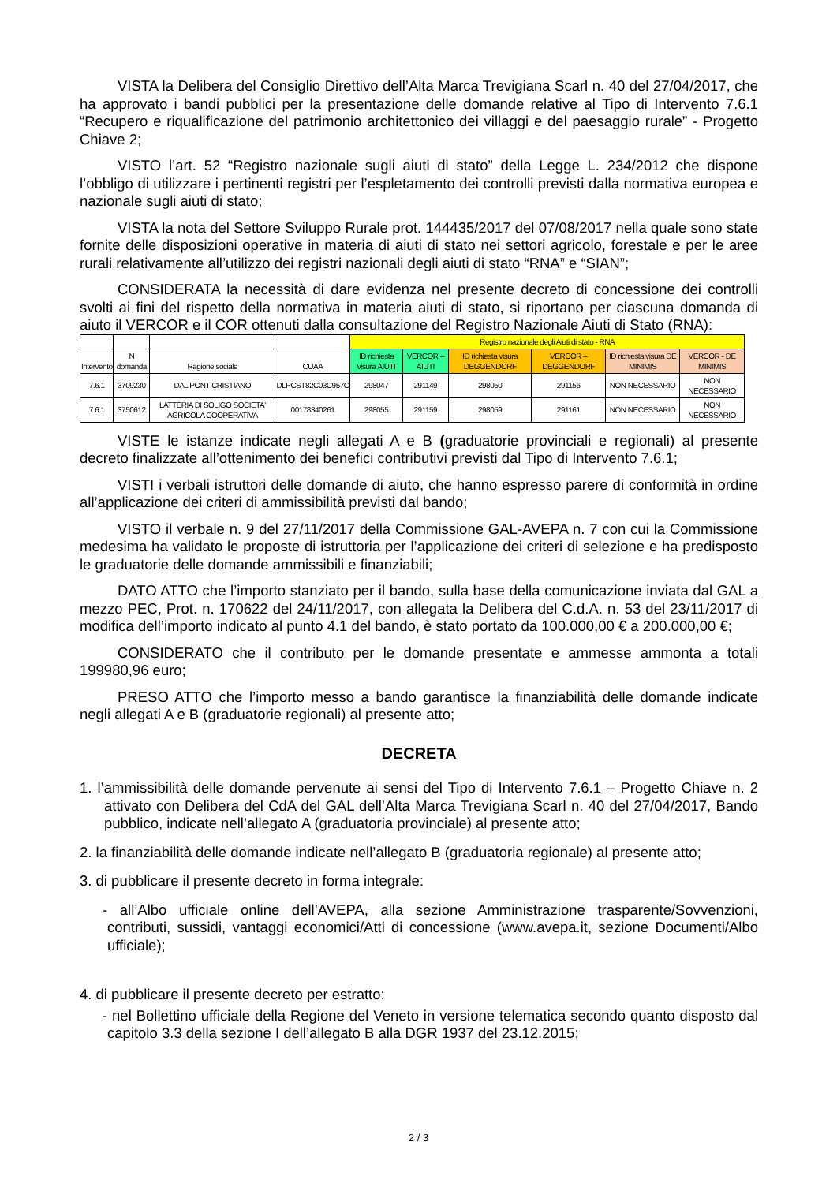VISTA la Delibera del Consiglio Direttivo dell’Alta Marca Trevigiana Scarl n. 40 del 27/04/2017, che ha approvato i bandi pubblici per la presentazione delle domande relative al Tipo di Intervento 7.6.1 “Recupero e riqualificazione del patrimonio architettonico dei villaggi e del paesaggio rurale” - Progetto Chiave 2;
VISTO l’art. 52 “Registro nazionale sugli aiuti di stato” della Legge L. 234/2012 che dispone l’obbligo di utilizzare i pertinenti registri per l’espletamento dei controlli previsti dalla normativa europea e nazionale sugli aiuti di stato;
VISTA la nota del Settore Sviluppo Rurale prot. 144435/2017 del 07/08/2017 nella quale sono state fornite delle disposizioni operative in materia di aiuti di stato nei settori agricolo, forestale e per le aree rurali relativamente all’utilizzo dei registri nazionali degli aiuti di stato “RNA” e “SIAN”;
CONSIDERATA la necessità di dare evidenza nel presente decreto di concessione dei controlli svolti ai fini del rispetto della normativa in materia aiuti di stato, si riportano per ciascuna domanda di aiuto il VERCOR e il COR ottenuti dalla consultazione del Registro Nazionale Aiuti di Stato (RNA):
| | | | | Registro nazionale degli Aiuti di stato - RNA | | | | | |
| Intervento | N domanda | Ragione sociale | CUAA | ID richiesta visura AIUTI | VERCOR – AIUTI | ID richiesta visura DEGGENDORF | VERCOR – DEGGENDORF | ID richiesta visura DE MINIMIS | VERCOR - DE MINIMIS |
| 7.6.1 | 3709230 | DAL PONT CRISTIANO | DLPCST82C03C957C | 298047 | 291149 | 298050 | 291156 | NON NECESSARIO | NON NECESSARIO |
| 7.6.1 | 3750612 | LATTERIA DI SOLIGO SOCIETA' AGRICOLA COOPERATIVA | 00178340261 | 298055 | 291159 | 298059 | 291161 | NON NECESSARIO | NON NECESSARIO |
VISTE le istanze indicate negli allegati A e B (graduatorie provinciali e regionali) al presente decreto finalizzate all’ottenimento dei benefici contributivi previsti dal Tipo di Intervento 7.6.1;
VISTI i verbali istruttori delle domande di aiuto, che hanno espresso parere di conformità in ordine all’applicazione dei criteri di ammissibilità previsti dal bando;
VISTO il verbale n. 9 del 27/11/2017 della Commissione GAL-AVEPA n. 7 con cui la Commissione medesima ha validato le proposte di istruttoria per l’applicazione dei criteri di selezione e ha predisposto le graduatorie delle domande ammissibili e finanziabili;
DATO ATTO che l’importo stanziato per il bando, sulla base della comunicazione inviata dal GAL a mezzo PEC, Prot. n. 170622 del 24/11/2017, con allegata la Delibera del C.d.A. n. 53 del 23/11/2017 di modifica dell’importo indicato al punto 4.1 del bando, è stato portato da 100.000,00 € a 200.000,00 €;
CONSIDERATO che il contributo per le domande presentate e ammesse ammonta a totali 199980,96 euro;
PRESO ATTO che l’importo messo a bando garantisce la finanziabilità delle domande indicate negli allegati A e B (graduatorie regionali) al presente atto;
DECRETA
1. l’ammissibilità delle domande pervenute ai sensi del Tipo di Intervento 7.6.1 – Progetto Chiave n. 2 attivato con Delibera del CdA del GAL dell’Alta Marca Trevigiana Scarl n. 40 del 27/04/2017, Bando pubblico, indicate nell’allegato A (graduatoria provinciale) al presente atto;
2. la finanziabilità delle domande indicate nell’allegato B (graduatoria regionale) al presente atto;
3. di pubblicare il presente decreto in forma integrale:
- all’Albo ufficiale online dell’AVEPA, alla sezione Amministrazione trasparente/Sovvenzioni, contributi, sussidi, vantaggi economici/Atti di concessione (www.avepa.it, sezione Documenti/Albo ufficiale);
4. di pubblicare il presente decreto per estratto:
- nel Bollettino ufficiale della Regione del Veneto in versione telematica secondo quanto disposto dal capitolo 3.3 della sezione I dell’allegato B alla DGR 1937 del 23.12.2015;
2 / 3